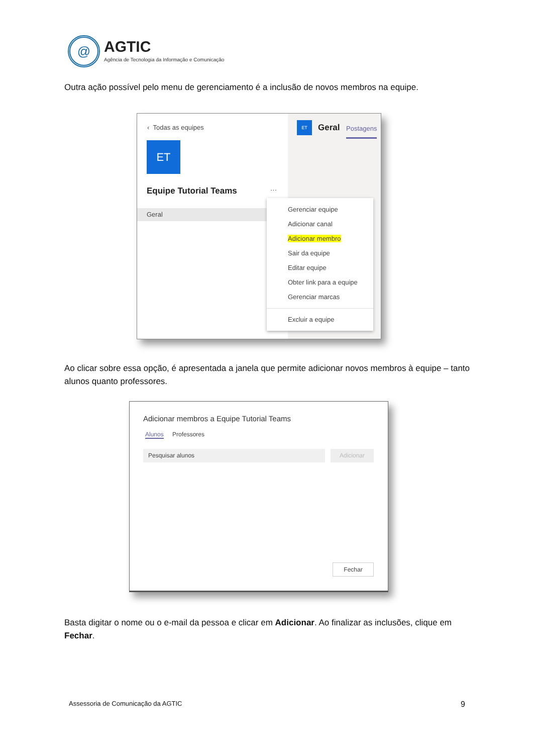@
AGTIC
Agência de Tecnologia da Informação e Comunicação
Outra ação possível pelo menu de gerenciamento é a inclusão de novos membros na equipe.
‹ Todas as equipes
ET
Equipe Tutorial Teams ···
Geral
ET Geral Postagens
Gerenciar equipe
Adicionar canal
Adicionar membro
Sair da equipe
Editar equipe
Obter link para a equipe
Gerenciar marcas
Excluir a equipe
Ao clicar sobre essa opção, é apresentada a janela que permite adicionar novos membros à equipe – tanto alunos quanto professores.
Adicionar membros a Equipe Tutorial Teams
Alunos Professores
Pesquisar alunos Adicionar
Fechar
Basta digitar o nome ou o e-mail da pessoa e clicar em Adicionar. Ao finalizar as inclusões, clique em Fechar.
Assessoria de Comunicação da AGTIC
9